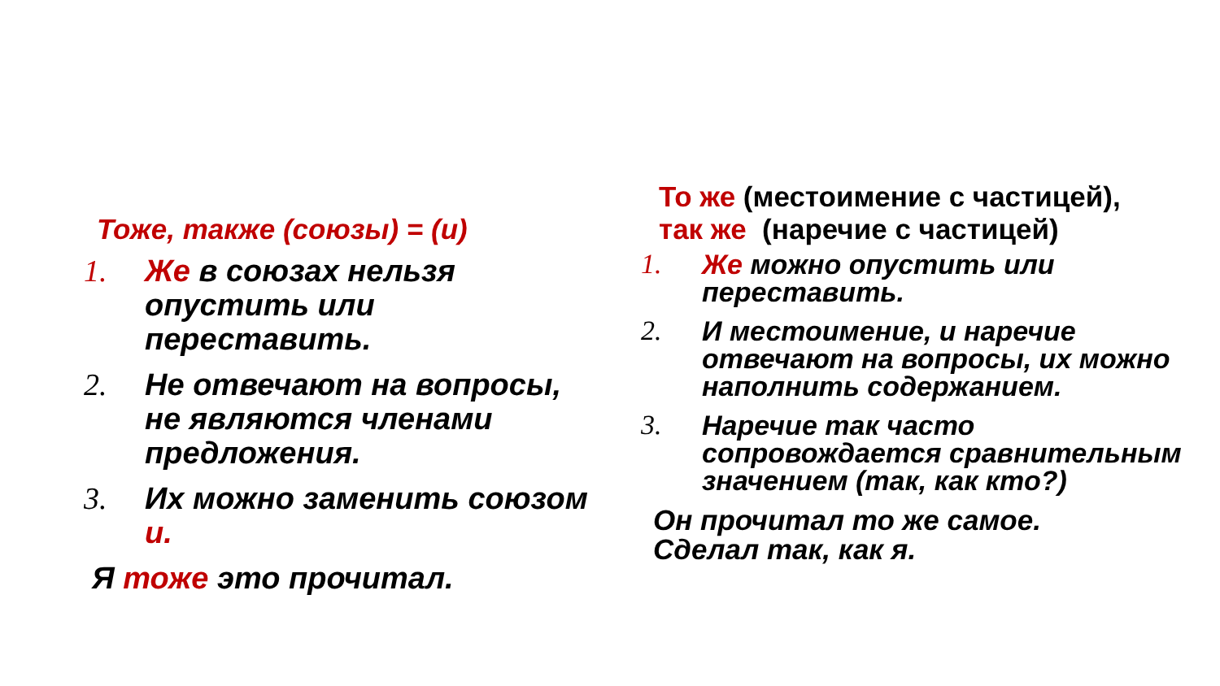Тоже, также (союзы) = (и)
1. Же в союзах нельзя опустить или переставить.
2. Не отвечают на вопросы, не являются членами предложения.
3. Их можно заменить союзом и.
Я тоже это прочитал.
То же (местоимение с частицей),
так же (наречие с частицей)
1. Же можно опустить или переставить.
2. И местоимение, и наречие отвечают на вопросы, их можно наполнить содержанием.
3. Наречие так часто сопровождается сравнительным значением (так, как кто?)
Он прочитал то же самое.
Сделал так, как я.